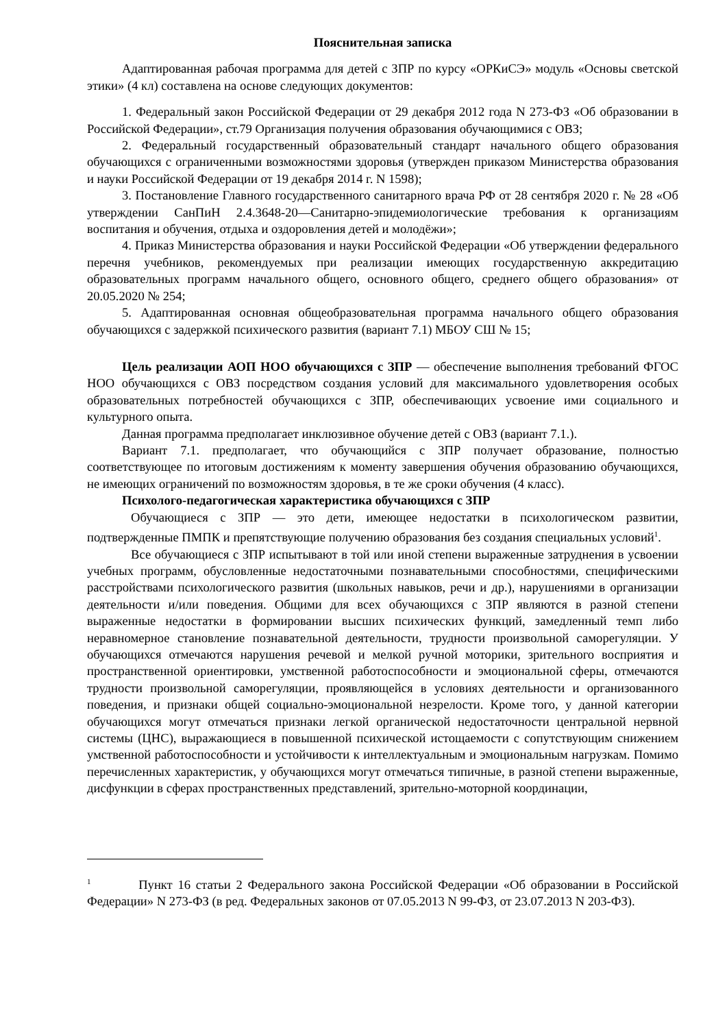Пояснительная записка
Адаптированная рабочая программа для детей с ЗПР по курсу «ОРКиСЭ» модуль «Основы светской этики» (4 кл) составлена на основе следующих документов:
1. Федеральный закон Российской Федерации от 29 декабря 2012 года N 273-ФЗ «Об образовании в Российской Федерации», ст.79 Организация получения образования обучающимися с ОВЗ;
2. Федеральный государственный образовательный стандарт начального общего образования обучающихся с ограниченными возможностями здоровья (утвержден приказом Министерства образования и науки Российской Федерации от 19 декабря 2014 г. N 1598);
3. Постановление Главного государственного санитарного врача РФ от 28 сентября 2020 г. № 28 «Об утверждении СанПиН 2.4.3648-20—Санитарно-эпидемиологические требования к организациям воспитания и обучения, отдыха и оздоровления детей и молодёжи»;
4. Приказ Министерства образования и науки Российской Федерации «Об утверждении федерального перечня учебников, рекомендуемых при реализации имеющих государственную аккредитацию образовательных программ начального общего, основного общего, среднего общего образования» от 20.05.2020 № 254;
5. Адаптированная основная общеобразовательная программа начального общего образования обучающихся с задержкой психического развития (вариант 7.1) МБОУ СШ № 15;
Цель реализации АОП НОО обучающихся с ЗПР — обеспечение выполнения требований ФГОС НОО обучающихся с ОВЗ посредством создания условий для максимального удовлетворения особых образовательных потребностей обучающихся с ЗПР, обеспечивающих усвоение ими социального и культурного опыта.
Данная программа предполагает инклюзивное обучение детей с ОВЗ (вариант 7.1.).
Вариант 7.1. предполагает, что обучающийся с ЗПР получает образование, полностью соответствующее по итоговым достижениям к моменту завершения обучения образованию обучающихся, не имеющих ограничений по возможностям здоровья, в те же сроки обучения (4 класс).
Психолого-педагогическая характеристика обучающихся с ЗПР
Обучающиеся с ЗПР — это дети, имеющее недостатки в психологическом развитии, подтвержденные ПМПК и препятствующие получению образования без создания специальных условий<sup>1</sup>.
Все обучающиеся с ЗПР испытывают в той или иной степени выраженные затруднения в усвоении учебных программ, обусловленные недостаточными познавательными способностями, специфическими расстройствами психологического развития (школьных навыков, речи и др.), нарушениями в организации деятельности и/или поведения. Общими для всех обучающихся с ЗПР являются в разной степени выраженные недостатки в формировании высших психических функций, замедленный темп либо неравномерное становление познавательной деятельности, трудности произвольной саморегуляции. У обучающихся отмечаются нарушения речевой и мелкой ручной моторики, зрительного восприятия и пространственной ориентировки, умственной работоспособности и эмоциональной сферы, отмечаются трудности произвольной саморегуляции, проявляющейся в условиях деятельности и организованного поведения, и признаки общей социально-эмоциональной незрелости. Кроме того, у данной категории обучающихся могут отмечаться признаки легкой органической недостаточности центральной нервной системы (ЦНС), выражающиеся в повышенной психической истощаемости с сопутствующим снижением умственной работоспособности и устойчивости к интеллектуальным и эмоциональным нагрузкам. Помимо перечисленных характеристик, у обучающихся могут отмечаться типичные, в разной степени выраженные, дисфункции в сферах пространственных представлений, зрительно-моторной координации,
<sup>1</sup> Пункт 16 статьи 2 Федерального закона Российской Федерации «Об образовании в Российской Федерации» N 273-ФЗ (в ред. Федеральных законов от 07.05.2013 N 99-ФЗ, от 23.07.2013 N 203-ФЗ).